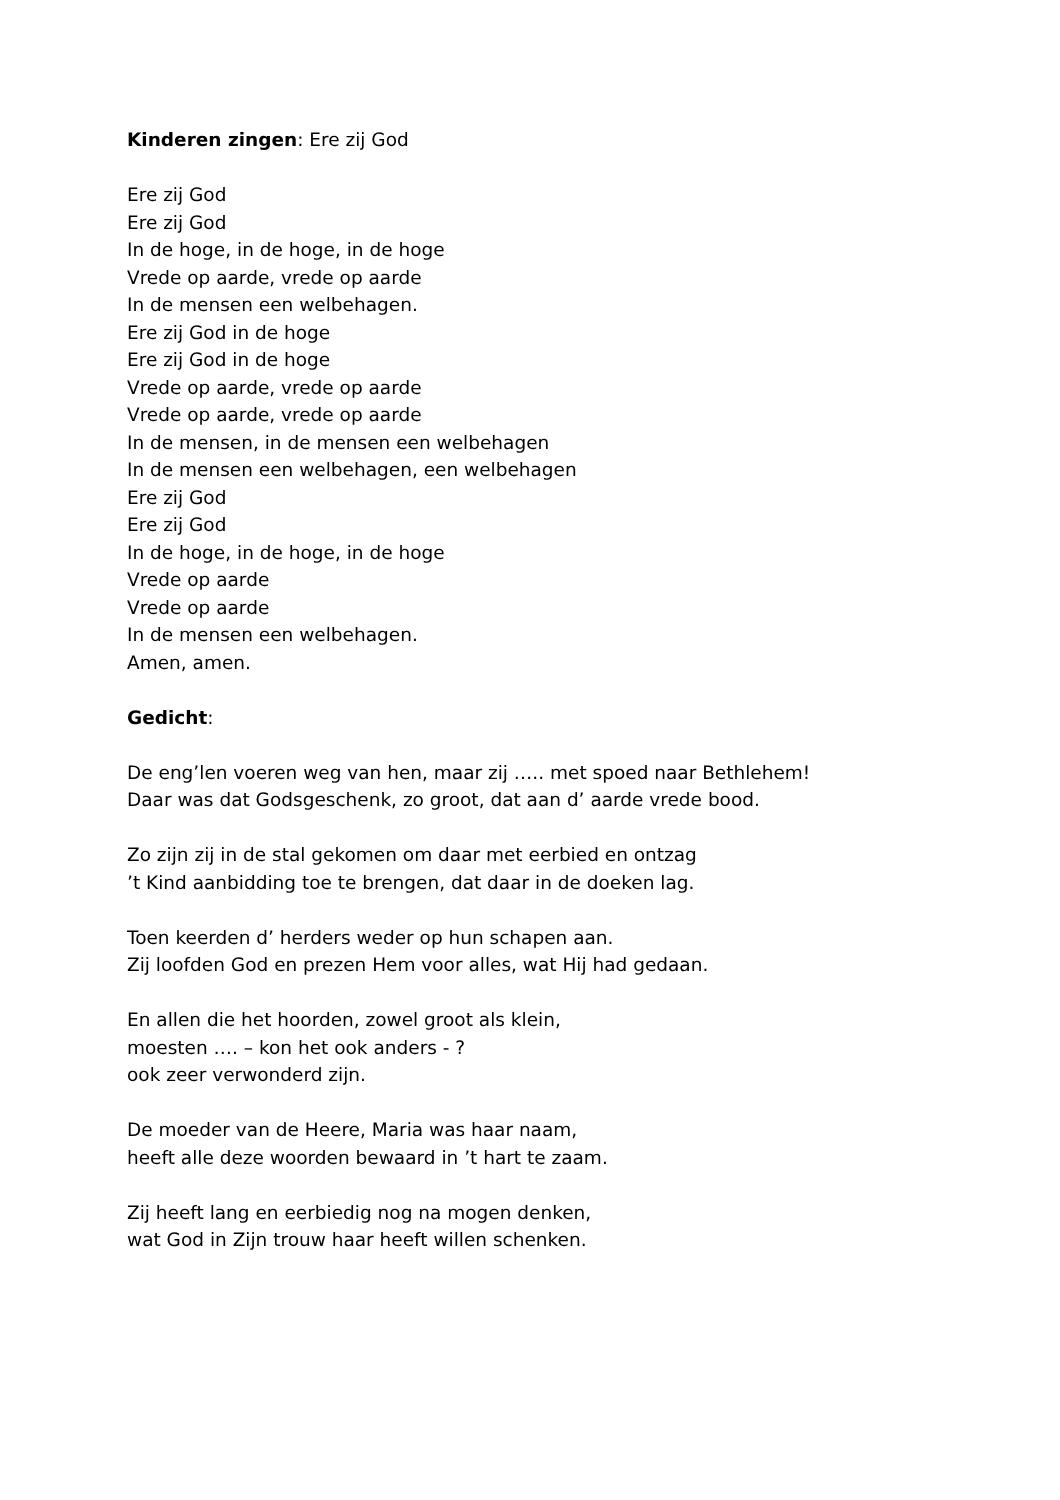Kinderen zingen: Ere zij God
Ere zij God
Ere zij God
In de hoge, in de hoge, in de hoge
Vrede op aarde, vrede op aarde
In de mensen een welbehagen.
Ere zij God in de hoge
Ere zij God in de hoge
Vrede op aarde, vrede op aarde
Vrede op aarde, vrede op aarde
In de mensen, in de mensen een welbehagen
In de mensen een welbehagen, een welbehagen
Ere zij God
Ere zij God
In de hoge, in de hoge, in de hoge
Vrede op aarde
Vrede op aarde
In de mensen een welbehagen.
Amen, amen.
Gedicht:
De eng’len voeren weg van hen, maar zij ….. met spoed naar Bethlehem!
Daar was dat Godsgeschenk, zo groot, dat aan d’ aarde vrede bood.
Zo zijn zij in de stal gekomen om daar met eerbied en ontzag
’t Kind aanbidding toe te brengen, dat daar in de doeken lag.
Toen keerden d’ herders weder op hun schapen aan.
Zij loofden God en prezen Hem voor alles, wat Hij had gedaan.
En allen die het hoorden, zowel groot als klein,
moesten …. – kon het ook anders - ?
ook zeer verwonderd zijn.
De moeder van de Heere, Maria was haar naam,
heeft alle deze woorden bewaard in ’t hart te zaam.
Zij heeft lang en eerbiedig nog na mogen denken,
wat God in Zijn trouw haar heeft willen schenken.